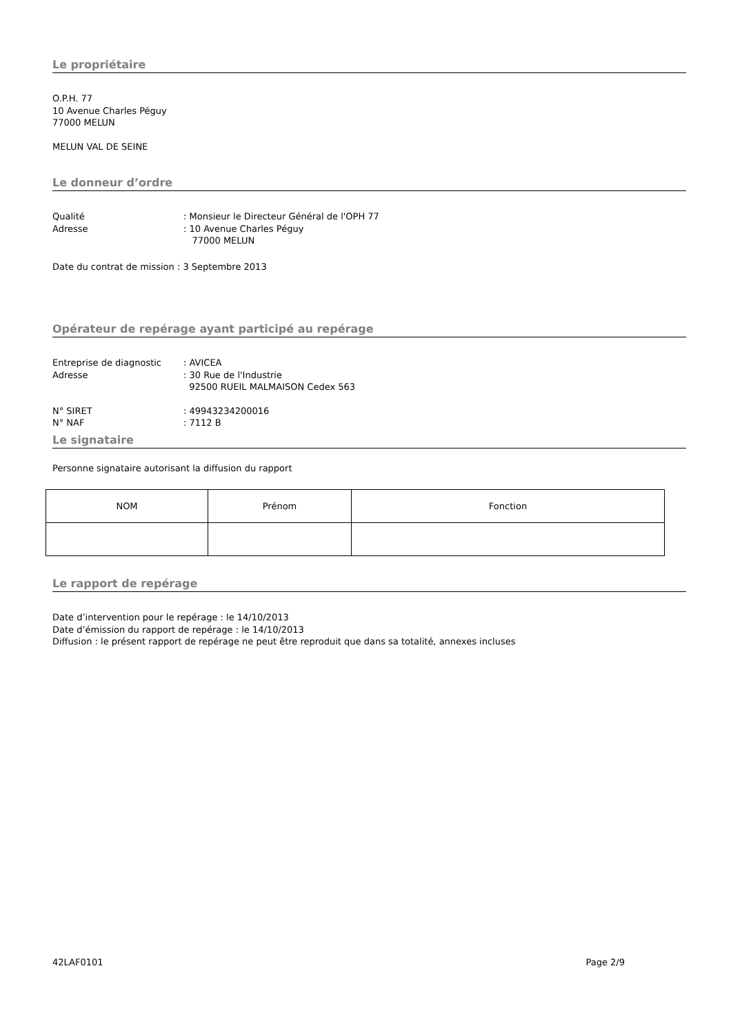Le propriétaire
O.P.H. 77
10 Avenue Charles Péguy
77000 MELUN
MELUN VAL DE SEINE
Le donneur d’ordre
Qualité: Monsieur le Directeur Général de l'OPH 77
Adresse: 10 Avenue Charles Péguy
77000 MELUN
Date du contrat de mission : 3 Septembre 2013
Opérateur de repérage ayant participé au repérage
Entreprise de diagnostic: AVICEA
Adresse: 30 Rue de l'Industrie
92500 RUEIL MALMAISON Cedex 563
N° SIRET: 49943234200016
N° NAF: 7112 B
Le signataire
Personne signataire autorisant la diffusion du rapport
| NOM | Prénom | Fonction |
Le rapport de repérage
Date d’intervention pour le repérage : le 14/10/2013
Date d’émission du rapport de repérage : le 14/10/2013
Diffusion : le présent rapport de repérage ne peut être reproduit que dans sa totalité, annexes incluses
42LAF0101 Page 2/9